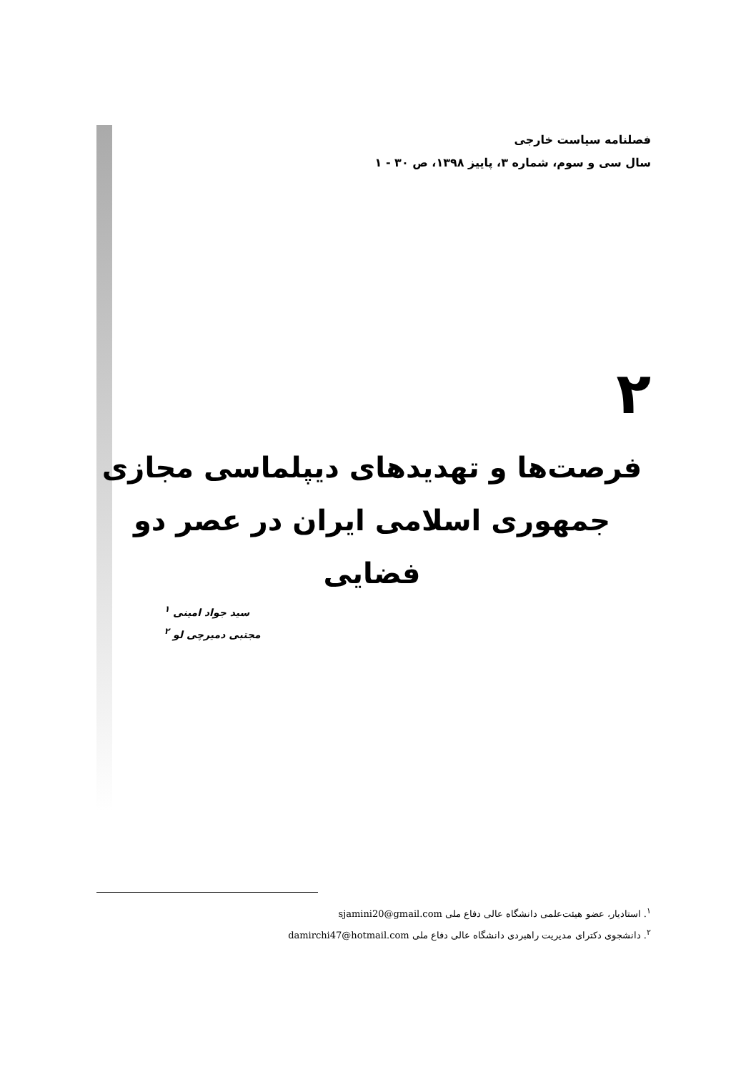فصلنامه سیاست خارجی
سال سی و سوم، شماره ۳، پاییز ۱۳۹۸، ص ۳۰ - ۱
۲
فرصت‌ها و تهدیدهای دیپلماسی مجازی
جمهوری اسلامی ایران در عصر دو فضایی
سید جواد امینی <sup>۱</sup>
مجتبی دمیرچی لو <sup>۲</sup>
<sup>۱</sup>. استادیار، عضو هیئت‌علمی دانشگاه عالی دفاع ملی sjamini20@gmail.com
<sup>۲</sup>. دانشجوی دکترای مدیریت راهبردی دانشگاه عالی دفاع ملی damirchi47@hotmail.com